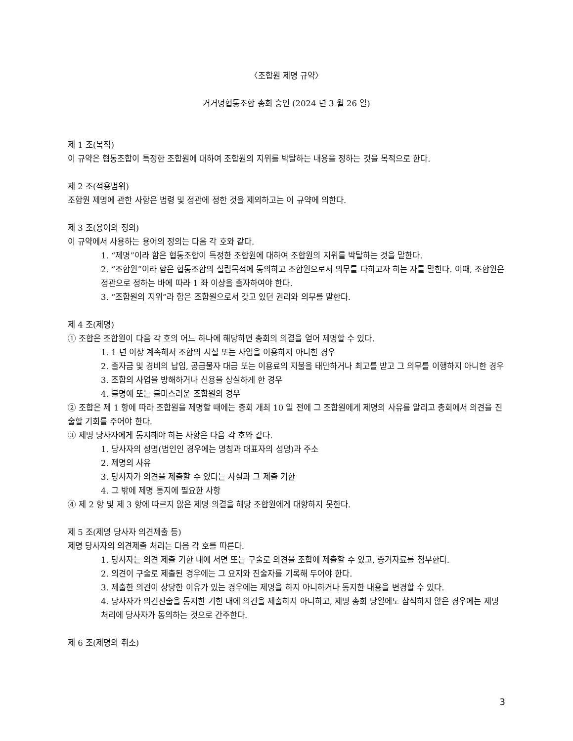〈조합원 제명 규약〉
거거덩협동조합 총회 승인 (2024 년 3 월 26 일)
제 1 조(목적)
이 규약은 협동조합이 특정한 조합원에 대하여 조합원의 지위를 박탈하는 내용을 정하는 것을 목적으로 한다.
제 2 조(적용범위)
조합원 제명에 관한 사항은 법령 및 정관에 정한 것을 제외하고는 이 규약에 의한다.
제 3 조(용어의 정의)
이 규약에서 사용하는 용어의 정의는 다음 각 호와 같다.
1. “제명”이라 함은 협동조합이 특정한 조합원에 대하여 조합원의 지위를 박탈하는 것을 말한다.
2. “조합원”이라 함은 협동조합의 설립목적에 동의하고 조합원으로서 의무를 다하고자 하는 자를 말한다. 이때, 조합원은 정관으로 정하는 바에 따라 1 좌 이상을 출자하여야 한다.
3. “조합원의 지위”라 함은 조합원으로서 갖고 있던 권리와 의무를 말한다.
제 4 조(제명)
① 조합은 조합원이 다음 각 호의 어느 하나에 해당하면 총회의 의결을 얻어 제명할 수 있다.
1. 1 년 이상 계속해서 조합의 시설 또는 사업을 이용하지 아니한 경우
2. 출자금 및 경비의 납입, 공급물자 대금 또는 이용료의 지불을 태만하거나 최고를 받고 그 의무를 이행하지 아니한 경우
3. 조합의 사업을 방해하거나 신용을 상실하게 한 경우
4. 불명예 또는 불미스러운 조합원의 경우
② 조합은 제 1 항에 따라 조합원을 제명할 때에는 총회 개최 10 일 전에 그 조합원에게 제명의 사유를 알리고 총회에서 의견을 진술할 기회를 주어야 한다.
③ 제명 당사자에게 통지해야 하는 사항은 다음 각 호와 같다.
1. 당사자의 성명(법인인 경우에는 명칭과 대표자의 성명)과 주소
2. 제명의 사유
3. 당사자가 의견을 제출할 수 있다는 사실과 그 제출 기한
4. 그 밖에 제명 통지에 필요한 사항
④ 제 2 항 및 제 3 항에 따르지 않은 제명 의결을 해당 조합원에게 대항하지 못한다.
제 5 조(제명 당사자 의견제출 등)
제명 당사자의 의견제출 처리는 다음 각 호를 따른다.
1. 당사자는 의견 제출 기한 내에 서면 또는 구술로 의견을 조합에 제출할 수 있고, 증거자료를 첨부한다.
2. 의견이 구술로 제출된 경우에는 그 요지와 진술자를 기록해 두어야 한다.
3. 제출한 의견이 상당한 이유가 있는 경우에는 제명을 하지 아니하거나 통지한 내용을 변경할 수 있다.
4. 당사자가 의견진술을 통지한 기한 내에 의견을 제출하지 아니하고, 제명 총회 당일에도 참석하지 않은 경우에는 제명 처리에 당사자가 동의하는 것으로 간주한다.
제 6 조(제명의 취소)
3